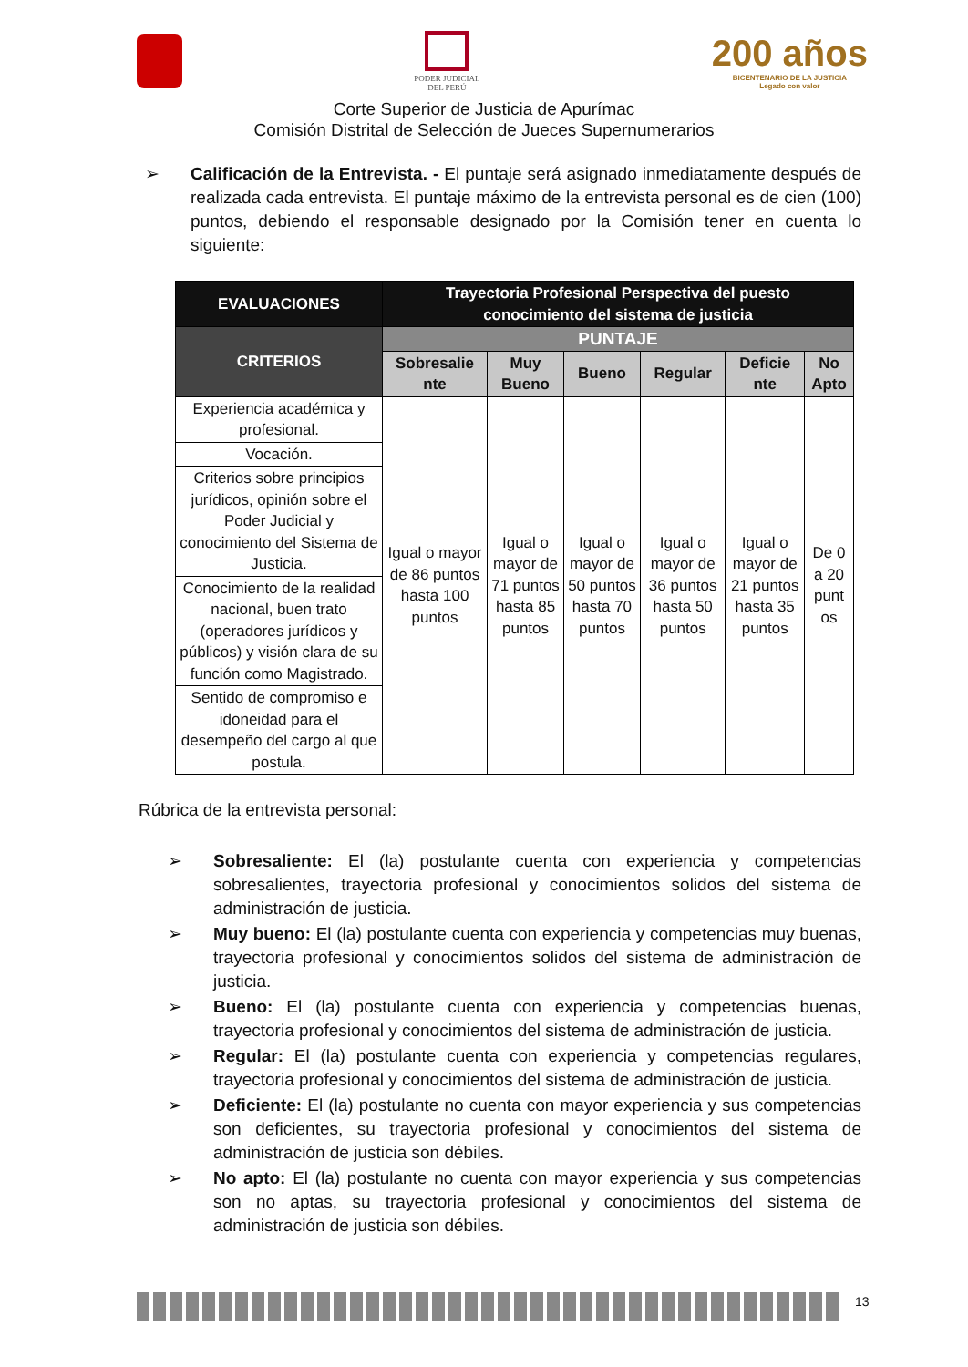PODER JUDICIAL
DEL PERÚ
200 años
BICENTENARIO DE LA JUSTICIA
Legado con valor
Corte Superior de Justicia de Apurímac
Comisión Distrital de Selección de Jueces Supernumerarios
➢ Calificación de la Entrevista. - El puntaje será asignado inmediatamente después de realizada cada entrevista. El puntaje máximo de la entrevista personal es de cien (100) puntos, debiendo el responsable designado por la Comisión tener en cuenta lo siguiente:
| EVALUACIONES | Trayectoria Profesional Perspectiva del puesto conocimiento del sistema de justicia | | | | | |
| --- | --- | --- | --- | --- | --- | --- |
| CRITERIOS | PUNTAJE | | | | | |
| | Sobresalie nte | Muy Bueno | Bueno | Regular | Deficie nte | No Apto |
| Experiencia académica y profesional. | Igual o mayor de 86 puntos hasta 100 puntos | Igual o mayor de 71 puntos hasta 85 puntos | Igual o mayor de 50 puntos hasta 70 puntos | Igual o mayor de 36 puntos hasta 50 puntos | Igual o mayor de 21 puntos hasta 35 puntos | De 0 a 20 punt os |
| Vocación. | | | | | | |
| Criterios sobre principios jurídicos, opinión sobre el Poder Judicial y conocimiento del Sistema de Justicia. | | | | | | |
| Conocimiento de la realidad nacional, buen trato (operadores jurídicos y públicos) y visión clara de su función como Magistrado. | | | | | | |
| Sentido de compromiso e idoneidad para el desempeño del cargo al que postula. | | | | | | |
Rúbrica de la entrevista personal:
➢ Sobresaliente: El (la) postulante cuenta con experiencia y competencias sobresalientes, trayectoria profesional y conocimientos solidos del sistema de administración de justicia.
➢ Muy bueno: El (la) postulante cuenta con experiencia y competencias muy buenas, trayectoria profesional y conocimientos solidos del sistema de administración de justicia.
➢ Bueno: El (la) postulante cuenta con experiencia y competencias buenas, trayectoria profesional y conocimientos del sistema de administración de justicia.
➢ Regular: El (la) postulante cuenta con experiencia y competencias regulares, trayectoria profesional y conocimientos del sistema de administración de justicia.
➢ Deficiente: El (la) postulante no cuenta con mayor experiencia y sus competencias son deficientes, su trayectoria profesional y conocimientos del sistema de administración de justicia son débiles.
➢ No apto: El (la) postulante no cuenta con mayor experiencia y sus competencias son no aptas, su trayectoria profesional y conocimientos del sistema de administración de justicia son débiles.
13